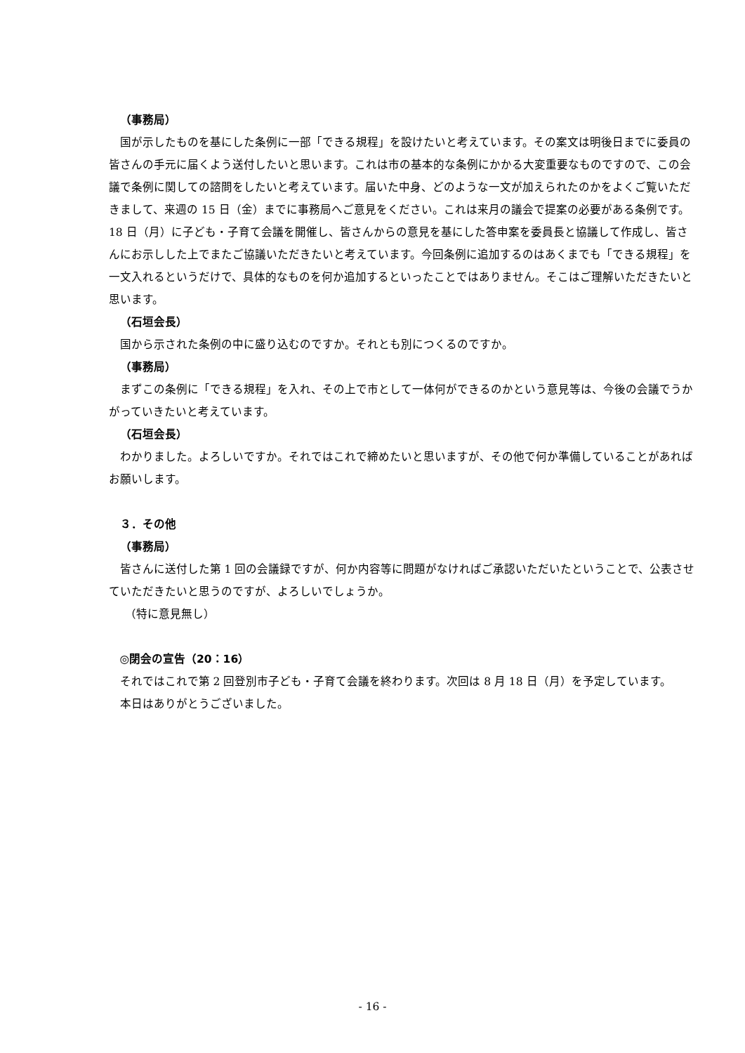（事務局）
国が示したものを基にした条例に一部「できる規程」を設けたいと考えています。その案文は明後日までに委員の皆さんの手元に届くよう送付したいと思います。これは市の基本的な条例にかかる大変重要なものですので、この会議で条例に関しての諮問をしたいと考えています。届いた中身、どのような一文が加えられたのかをよくご覧いただきまして、来週の 15 日（金）までに事務局へご意見をください。これは来月の議会で提案の必要がある条例です。18 日（月）に子ども・子育て会議を開催し、皆さんからの意見を基にした答申案を委員長と協議して作成し、皆さんにお示しした上でまたご協議いただきたいと考えています。今回条例に追加するのはあくまでも「できる規程」を一文入れるというだけで、具体的なものを何か追加するといったことではありません。そこはご理解いただきたいと思います。
（石垣会長）
国から示された条例の中に盛り込むのですか。それとも別につくるのですか。
（事務局）
まずこの条例に「できる規程」を入れ、その上で市として一体何ができるのかという意見等は、今後の会議でうかがっていきたいと考えています。
（石垣会長）
わかりました。よろしいですか。それではこれで締めたいと思いますが、その他で何か準備していることがあればお願いします。
３．その他
（事務局）
皆さんに送付した第 1 回の会議録ですが、何か内容等に問題がなければご承認いただいたということで、公表させていただきたいと思うのですが、よろしいでしょうか。
（特に意見無し）
◎閉会の宣告（20：16）
それではこれで第 2 回登別市子ども・子育て会議を終わります。次回は 8 月 18 日（月）を予定しています。
本日はありがとうございました。
- 16 -